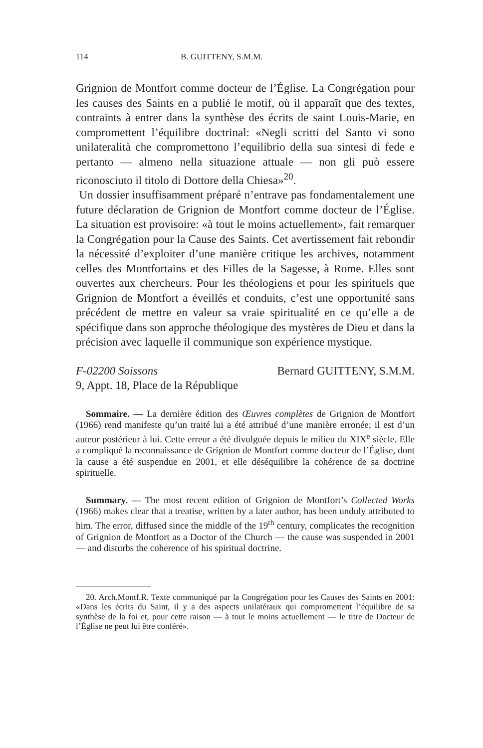114 B. GUITTENY, S.M.M.
Grignion de Montfort comme docteur de l’Église. La Congrégation pour les causes des Saints en a publié le motif, où il apparaît que des textes, contraints à entrer dans la synthèse des écrits de saint Louis-Marie, en compromettent l’équilibre doctrinal: «Negli scritti del Santo vi sono unilateralità che compromettono l’equilibrio della sua sintesi di fede e pertanto — almeno nella situazione attuale — non gli può essere riconosciuto il titolo di Dottore della Chiesa»<sup>20</sup>.
Un dossier insuffisamment préparé n’entrave pas fondamentalement une future déclaration de Grignion de Montfort comme docteur de l’Église. La situation est provisoire: «à tout le moins actuellement», fait remarquer la Congrégation pour la Cause des Saints. Cet avertissement fait rebondir la nécessité d’exploiter d’une manière critique les archives, notamment celles des Montfortains et des Filles de la Sagesse, à Rome. Elles sont ouvertes aux chercheurs. Pour les théologiens et pour les spirituels que Grignion de Montfort a éveillés et conduits, c’est une opportunité sans précédent de mettre en valeur sa vraie spiritualité en ce qu’elle a de spécifique dans son approche théologique des mystères de Dieu et dans la précision avec laquelle il communique son expérience mystique.
F-02200 Soissons
9, Appt. 18, Place de la République Bernard GUITTENY, S.M.M.
Sommaire. — La dernière édition des Œuvres complètes de Grignion de Montfort (1966) rend manifeste qu’un traité lui a été attribué d’une manière erronée; il est d’un auteur postérieur à lui. Cette erreur a été divulguée depuis le milieu du XIX<sup>e</sup> siècle. Elle a compliqué la reconnaissance de Grignion de Montfort comme docteur de l’Église, dont la cause a été suspendue en 2001, et elle déséquilibre la cohérence de sa doctrine spirituelle.
Summary. — The most recent edition of Grignion de Montfort’s Collected Works (1966) makes clear that a treatise, written by a later author, has been unduly attributed to him. The error, diffused since the middle of the 19<sup>th</sup> century, complicates the recognition of Grignion de Montfort as a Doctor of the Church — the cause was suspended in 2001 — and disturbs the coherence of his spiritual doctrine.
20. Arch.Montf.R. Texte communiqué par la Congrégation pour les Causes des Saints en 2001: «Dans les écrits du Saint, il y a des aspects unilatéraux qui compromettent l’équilibre de sa synthèse de la foi et, pour cette raison — à tout le moins actuellement — le titre de Docteur de l’Église ne peut lui être conféré».